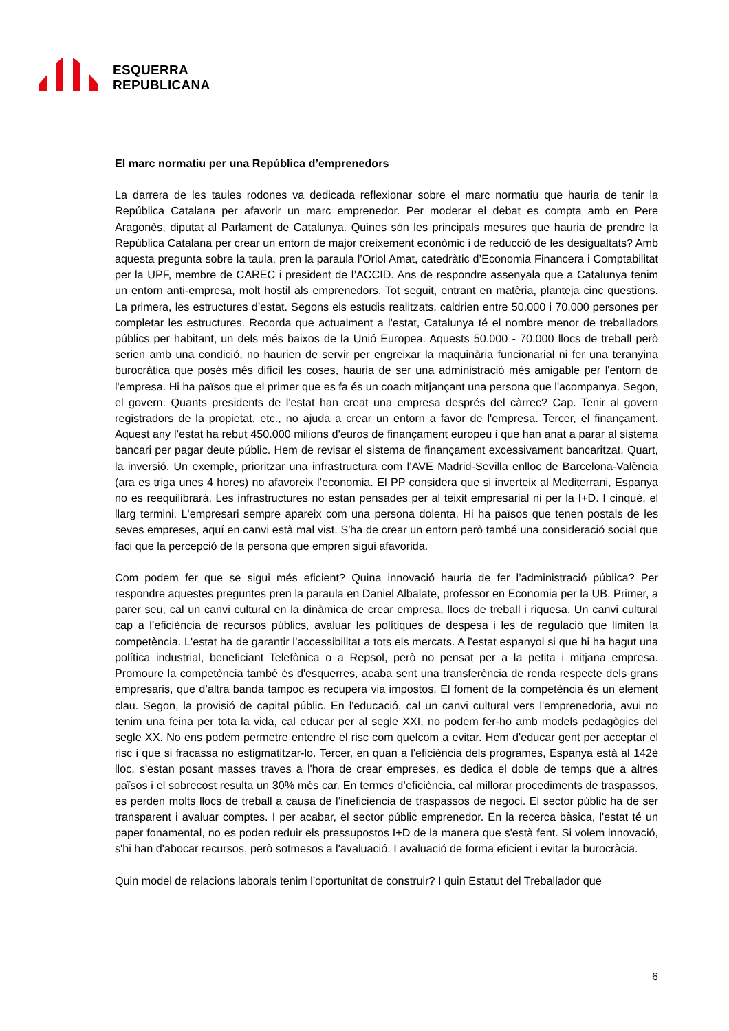ESQUERRA
REPUBLICANA
El marc normatiu per una República d’emprenedors
La darrera de les taules rodones va dedicada reflexionar sobre el marc normatiu que hauria de tenir la República Catalana per afavorir un marc emprenedor. Per moderar el debat es compta amb en Pere Aragonès, diputat al Parlament de Catalunya. Quines són les principals mesures que hauria de prendre la República Catalana per crear un entorn de major creixement econòmic i de reducció de les desigualtats? Amb aquesta pregunta sobre la taula, pren la paraula l’Oriol Amat, catedràtic d’Economia Financera i Comptabilitat per la UPF, membre de CAREC i president de l’ACCID. Ans de respondre assenyala que a Catalunya tenim un entorn anti-empresa, molt hostil als emprenedors. Tot seguit, entrant en matèria, planteja cinc qüestions. La primera, les estructures d’estat. Segons els estudis realitzats, caldrien entre 50.000 i 70.000 persones per completar les estructures. Recorda que actualment a l'estat, Catalunya té el nombre menor de treballadors públics per habitant, un dels més baixos de la Unió Europea. Aquests 50.000 - 70.000 llocs de treball però serien amb una condició, no haurien de servir per engreixar la maquinària funcionarial ni fer una teranyina burocràtica que posés més difícil les coses, hauria de ser una administració més amigable per l'entorn de l'empresa. Hi ha països que el primer que es fa és un coach mitjançant una persona que l'acompanya. Segon, el govern. Quants presidents de l'estat han creat una empresa després del càrrec? Cap. Tenir al govern registradors de la propietat, etc., no ajuda a crear un entorn a favor de l'empresa. Tercer, el finançament. Aquest any l’estat ha rebut 450.000 milions d’euros de finançament europeu i que han anat a parar al sistema bancari per pagar deute públic. Hem de revisar el sistema de finançament excessivament bancaritzat. Quart, la inversió. Un exemple, prioritzar una infrastructura com l’AVE Madrid-Sevilla enlloc de Barcelona-València (ara es triga unes 4 hores) no afavoreix l’economia. El PP considera que si inverteix al Mediterrani, Espanya no es reequilibrarà. Les infrastructures no estan pensades per al teixit empresarial ni per la I+D. I cinquè, el llarg termini. L'empresari sempre apareix com una persona dolenta. Hi ha països que tenen postals de les seves empreses, aquí en canvi està mal vist. S'ha de crear un entorn però també una consideració social que faci que la percepció de la persona que empren sigui afavorida.
Com podem fer que se sigui més eficient? Quina innovació hauria de fer l’administració pública? Per respondre aquestes preguntes pren la paraula en Daniel Albalate, professor en Economia per la UB. Primer, a parer seu, cal un canvi cultural en la dinàmica de crear empresa, llocs de treball i riquesa. Un canvi cultural cap a l’eficiència de recursos públics, avaluar les polítiques de despesa i les de regulació que limiten la competència. L'estat ha de garantir l’accessibilitat a tots els mercats. A l'estat espanyol si que hi ha hagut una política industrial, beneficiant Telefònica o a Repsol, però no pensat per a la petita i mitjana empresa. Promoure la competència també és d'esquerres, acaba sent una transferència de renda respecte dels grans empresaris, que d’altra banda tampoc es recupera via impostos. El foment de la competència és un element clau. Segon, la provisió de capital públic. En l'educació, cal un canvi cultural vers l'emprenedoria, avui no tenim una feina per tota la vida, cal educar per al segle XXI, no podem fer-ho amb models pedagògics del segle XX. No ens podem permetre entendre el risc com quelcom a evitar. Hem d'educar gent per acceptar el risc i que si fracassa no estigmatitzar-lo. Tercer, en quan a l'eficiència dels programes, Espanya està al 142è lloc, s'estan posant masses traves a l'hora de crear empreses, es dedica el doble de temps que a altres països i el sobrecost resulta un 30% més car. En termes d’eficiència, cal millorar procediments de traspassos, es perden molts llocs de treball a causa de l’ineficiencia de traspassos de negoci. El sector públic ha de ser transparent i avaluar comptes. I per acabar, el sector públic emprenedor. En la recerca bàsica, l'estat té un paper fonamental, no es poden reduir els pressupostos I+D de la manera que s'està fent. Si volem innovació, s'hi han d'abocar recursos, però sotmesos a l'avaluació. I avaluació de forma eficient i evitar la burocràcia.
Quin model de relacions laborals tenim l'oportunitat de construir? I quin Estatut del Treballador que
6